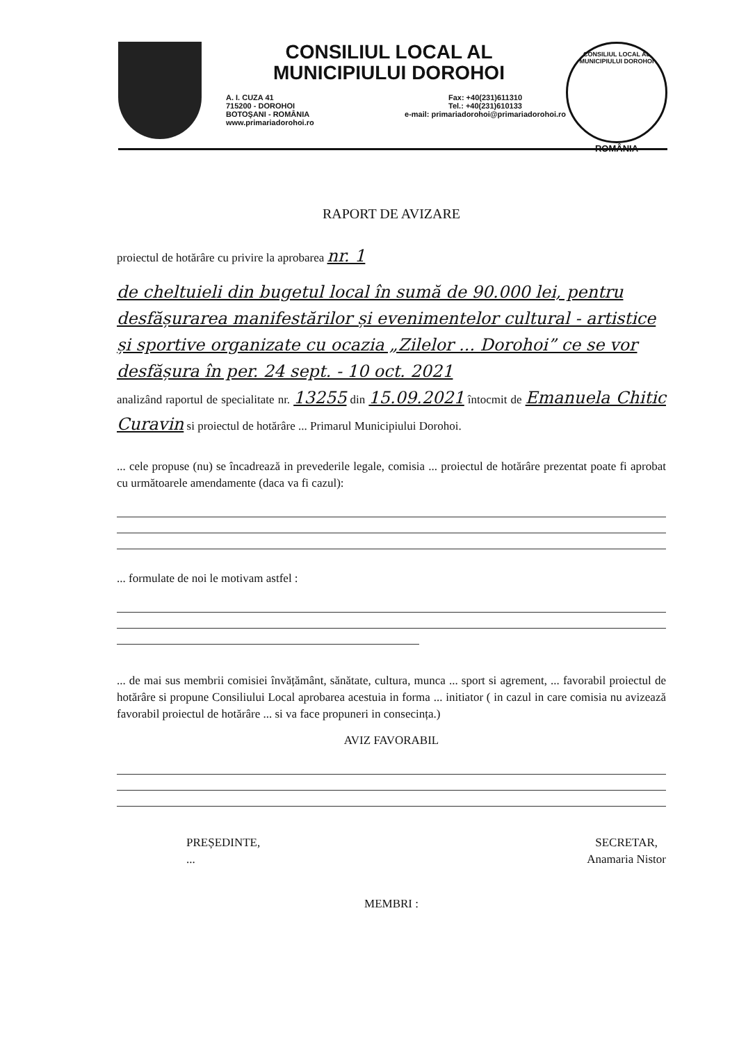CONSILIUL LOCAL AL
MUNICIPIULUI DOROHOI
A. I. CUZA 41
715200 - DOROHOI
BOTOŞANI - ROMÂNIA
www.primariadorohoi.ro
Fax: +40(231)611310
Tel.: +40(231)610133
e-mail: primariadorohoi@primariadorohoi.ro
CONSILIUL LOCAL AL MUNICIPIULUI DOROHOI
ROMÂNIA
RAPORT DE AVIZARE
proiectul de hotărâre cu privire la aprobarea nr. 1
de cheltuieli din bugetul local în sumă de 90.000 lei, pentru desfășurarea manifestărilor și evenimentelor cultural - artistice și sportive organizate cu ocazia „Zilelor ... Dorohoi” ce se vor desfășura în per. 24 sept. - 10 oct. 2021
analizând raportul de specialitate nr. 13255 din 15.09.2021 întocmit de Emanuela Chitic Curavin si proiectul de hotărâre ... Primarul Municipiului Dorohoi.
... cele propuse (nu) se încadrează in prevederile legale, comisia ... proiectul de hotărâre prezentat poate fi aprobat cu următoarele amendamente (daca va fi cazul):
... formulate de noi le motivam astfel :
... de mai sus membrii comisiei învățământ, sănătate, cultura, munca ... sport si agrement, ... favorabil proiectul de hotărâre si propune Consiliului Local aprobarea acestuia in forma ... initiator ( in cazul in care comisia nu avizează favorabil proiectul de hotărâre ... si va face propuneri in consecința.)
AVIZ FAVORABIL
PREȘEDINTE,
...
SECRETAR,
Anamaria Nistor
MEMBRI :